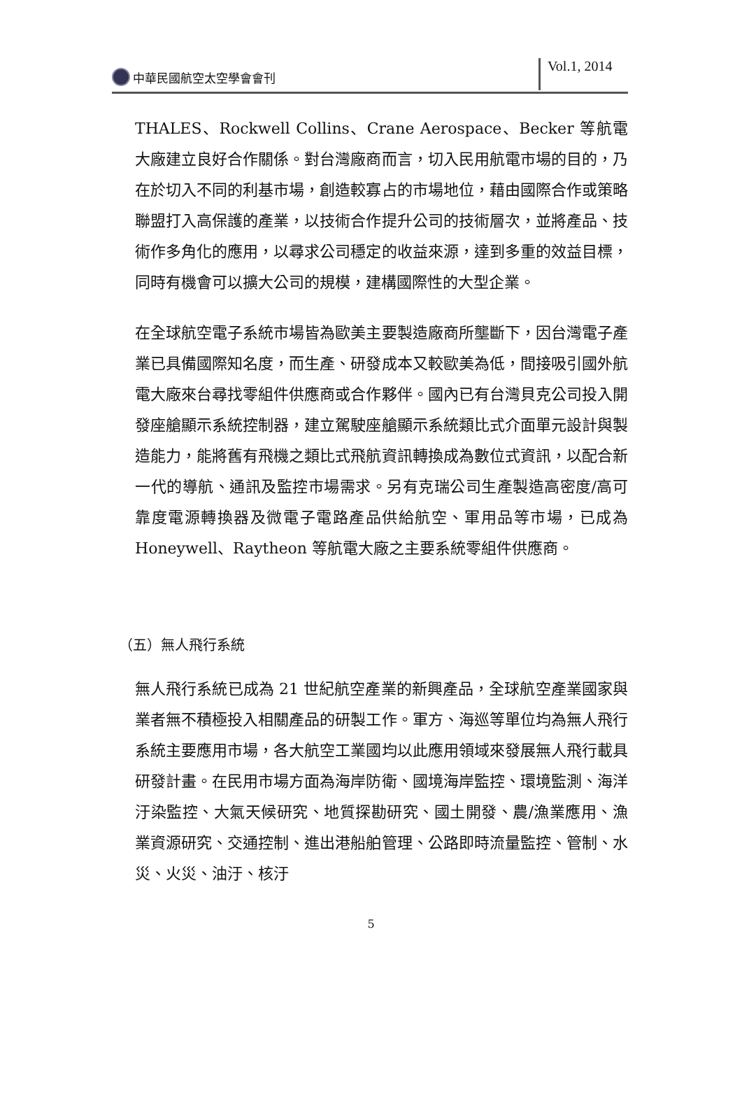中華民國航空太空學會會刊
Vol.1, 2014
THALES、Rockwell Collins、Crane Aerospace、Becker 等航電大廠建立良好合作關係。對台灣廠商而言，切入民用航電市場的目的，乃在於切入不同的利基市場，創造較寡占的市場地位，藉由國際合作或策略聯盟打入高保護的產業，以技術合作提升公司的技術層次，並將產品、技術作多角化的應用，以尋求公司穩定的收益來源，達到多重的效益目標，同時有機會可以擴大公司的規模，建構國際性的大型企業。
在全球航空電子系統市場皆為歐美主要製造廠商所壟斷下，因台灣電子產業已具備國際知名度，而生產、研發成本又較歐美為低，間接吸引國外航電大廠來台尋找零組件供應商或合作夥伴。國內已有台灣貝克公司投入開發座艙顯示系統控制器，建立駕駛座艙顯示系統類比式介面單元設計與製造能力，能將舊有飛機之類比式飛航資訊轉換成為數位式資訊，以配合新一代的導航、通訊及監控市場需求。另有克瑞公司生產製造高密度/高可靠度電源轉換器及微電子電路產品供給航空、軍用品等市場，已成為 Honeywell、Raytheon 等航電大廠之主要系統零組件供應商。
（五）無人飛行系統
無人飛行系統已成為 21 世紀航空產業的新興產品，全球航空產業國家與業者無不積極投入相關產品的研製工作。軍方、海巡等單位均為無人飛行系統主要應用市場，各大航空工業國均以此應用領域來發展無人飛行載具研發計畫。在民用市場方面為海岸防衛、國境海岸監控、環境監測、海洋汙染監控、大氣天候研究、地質探勘研究、國土開發、農/漁業應用、漁業資源研究、交通控制、進出港船舶管理、公路即時流量監控、管制、水災、火災、油汙、核汙
5